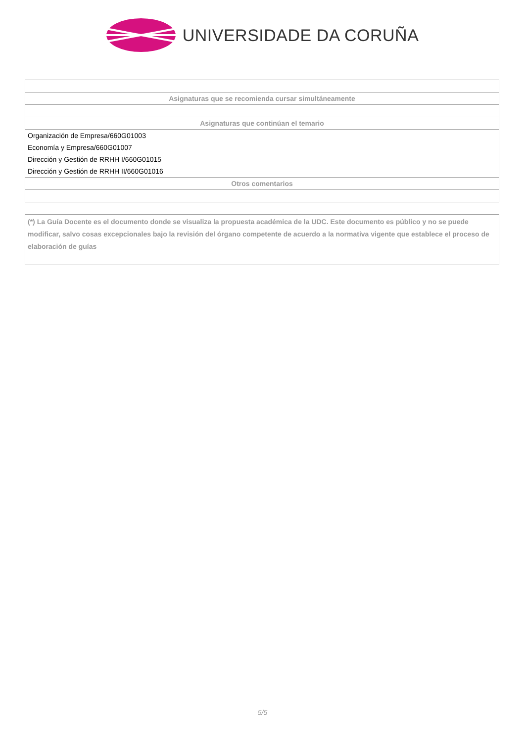UNIVERSIDADE DA CORUÑA
| Asignaturas que se recomienda cursar simultáneamente |
| --- |
| Asignaturas que continúan el temario |
| Organización de Empresa/660G01003 |
| Economía y Empresa/660G01007 |
| Dirección y Gestión de RRHH I/660G01015 |
| Dirección y Gestión de RRHH II/660G01016 |
| Otros comentarios |
(*) La Guía Docente es el documento donde se visualiza la propuesta académica de la UDC. Este documento es público y no se puede modificar, salvo cosas excepcionales bajo la revisión del órgano competente de acuerdo a la normativa vigente que establece el proceso de elaboración de guías
5/5